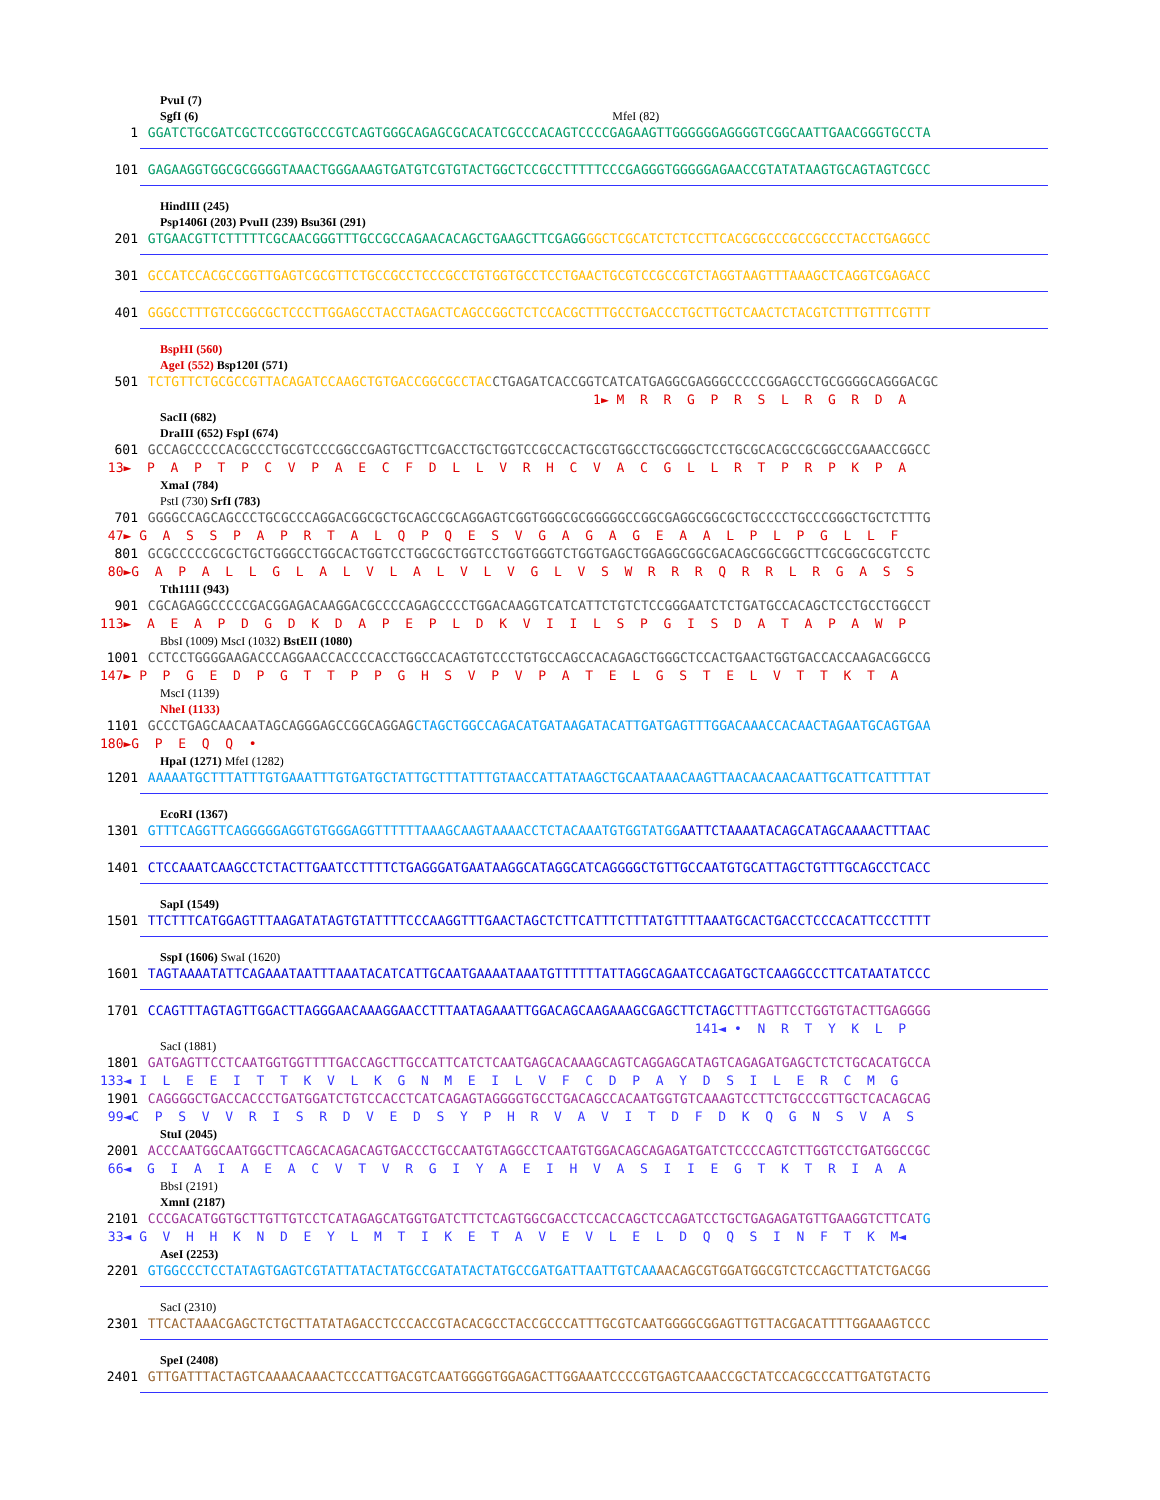PvuI (7)
SgfI (6) MfeI (82)
1 GGATCTGCGATCGCTCCGGTGCCCGTCAGTGGGCAGAGCGCACATCGCCCACAGTCCCCGAGAAGTTGGGGGGAGGGGTCGGCAATTGAACGGGTGCCTA
101 GAGAAGGTGGCGCGGGGTAAACTGGGAAAGTGATGTCGTGTACTGGCTCCGCCTTTTTCCCGAGGGTGGGGGAGAACCGTATATAAGTGCAGTAGTCGCC
HindIII (245)
Psp1406I (203) PvuII (239) Bsu36I (291)
201 GTGAACGTTCTTTTTCGCAACGGGTTTGCCGCCAGAACACAGCTGAAGCTTCGAGG GGCTCGCATCTCTCCTTCACGCGCCCGCCGCCCTACCTGAGGCC
301 GCCATCCACGCCGGTTGAGTCGCGTTCTGCCGCCTCCCGCCTGTGGTGCCTCCTGAACTGCGTCCGCCGTCTAGGTAAGTTTAAAGCTCAGGTCGAGACC
401 GGGCCTTTGTCCGGCGCTCCCTTGGAGCCTACCTAGACTCAGCCGGCTCTCCACGCTTTGCCTGACCCTGCTTGCTCAACTCTACGTCTTTGTTTCGTTT
BspHI (560)
AgeI (552) Bsp120I (571)
501 TCTGTTCTGCGCCGTTACAGATCCAAGCTGTGACCGGCGCCTAC CTGAGATCACCGGTCATCATGAGGCGAGGGCCCCCGGAGCCTGCGGGGCAGGGACGC
1► M R R G P R S L R G R D A
SacII (682)
DraIII (652) FspI (674)
601 GCCAGCCCCCACGCCCTGCGTCCCGGCCGAGTGCTTCGACCTGCTGGTCCGCCACTGCGTGGCCTGCGGGCTCCTGCGCACGCCGCGGCCGAAACCGGCC
13► P A P T P C V P A E C F D L L V R H C V A C G L L R T P R P K P A
XmaI (784)
PstI (730) SrfI (783)
701 GGGGCCAGCAGCCCTGCGCCCAGGACGGCGCTGCAGCCGCAGGAGTCGGTGGGCGCGGGGGCCGGCGAGGCGGCGCTGCCCCTGCCCGGGCTGCTCTTTG
47► G A S S P A P R T A L Q P Q E S V G A G A G E A A L P L P G L L F
801 GCGCCCCCGCGCTGCTGGGCCTGGCACTGGTCCTGGCGCTGGTCCTGGTGGGTCTGGTGAGCTGGAGGCGGCGACAGCGGCGGCTTCGCGGCGCGTCCTC
80►G A P A L L G L A L V L A L V L V G L V S W R R R Q R R L R G A S S
Tth111I (943)
901 CGCAGAGGCCCCCGACGGAGACAAGGACGCCCCAGAGCCCCTGGACAAGGTCATCATTCTGTCTCCGGGAATCTCTGATGCCACAGCTCCTGCCTGGCCT
113► A E A P D G D K D A P E P L D K V I I L S P G I S D A T A P A W P
BbsI (1009) MscI (1032) BstEII (1080)
1001 CCTCCTGGGGAAGACCCAGGAACCACCCCACCTGGCCACAGTGTCCCTGTGCCAGCCACAGAGCTGGGCTCCACTGAACTGGTGACCACCAAGACGGCCG
147► P P G E D P G T T P P G H S V P V P A T E L G S T E L V T T K T A
MscI (1139)
NheI (1133)
1101 GCCCTGAGCAACAATAGCAGGGAGCCGGCAGGAG CTAGCTGGCCAGACATGATAAGATACATTGATGAGTTTGGACAAACCACAACTAGAATGCAGTGAA
180►G P E Q Q •
HpaI (1271) MfeI (1282)
1201 AAAAATGCTTTATTTGTGAAATTTGTGATGCTATTGCTTTATTTGTAACCATTATAAGCTGCAATAAACAAGTTAACAACAACAATTGCATTCATTTTAT
EcoRI (1367)
1301 GTTTCAGGTTCAGGGGGAGGTGTGGGAGGTTTTTTAAAGCAAGTAAAACCTCTACAAATGTGGTATGG AATTCTAAAATACAGCATAGCAAAACTTTAAC
1401 CTCCAAATCAAGCCTCTACTTGAATCCTTTTCTGAGGGATGAATAAGGCATAGGCATCAGGGGCTGTTGCCAATGTGCATTAGCTGTTTGCAGCCTCACC
SapI (1549)
1501 TTCTTTCATGGAGTTTAAGATATAGTGTATTTTCCCAAGGTTTGAACTAGCTCTTCATTTCTTTATGTTTTAAATGCACTGACCTCCCACATTCCCTTTT
SspI (1606) SwaI (1620)
1601 TAGTAAAATATTCAGAAATAATTTAAATACATCATTGCAATGAAAATAAATGTTTTTTATTAGGCAGAATCCAGATGCTCAAGGCCCTTCATAATATCCC
1701 CCAGTTTAGTAGTTGGACTTAGGGAACAAAGGAACCTTTAATAGAAATTGGACAGCAAGAAAGCGAGCTTCTAGC TTTAGTTCCTGGTGTACTTGAGGGG
141◄ • N R T Y K L P
SacI (1881)
1801 GATGAGTTCCTCAATGGTGGTTTTGACCAGCTTGCCATTCATCTCAATGAGCACAAAGCAGTCAGGAGCATAGTCAGAGATGAGCTCTCTGCACATGCCA
133◄ I L E E I T T K V L K G N M E I L V F C D P A Y D S I L E R C M G
1901 CAGGGGCTGACCACCCTGATGGATCTGTCCACCTCATCAGAGTAGGGGTGCCTGACAGCCACAATGGTGTCAAAGTCCTTCTGCCCGTTGCTCACAGCAG
99◄C P S V V R I S R D V E D S Y P H R V A V I T D F D K Q G N S V A S
StuI (2045)
2001 ACCCAATGGCAATGGCTTCAGCACAGACAGTGACCCTGCCAATGTAGGCCTCAATGTGGACAGCAGAGATGATCTCCCCAGTCTTGGTCCTGATGGCCGC
66◄ G I A I A E A C V T V R G I Y A E I H V A S I I E G T K T R I A A
BbsI (2191)
XmnI (2187)
2101 CCCGACATGGTGCTTGTTGTCCTCATAGAGCATGGTGATCTTCTCAGTGGCGACCTCCACCAGCTCCAGATCCTGCTGAGAGATGTTGAAGGTCTTCAT G
33◄ G V H H K N D E Y L M T I K E T A V E V L E L D Q Q S I N F T K M◄
AseI (2253)
2201 GTGGCCCTCCTATAGTGAGTCGTATTATACTATGCCGATATACTATGCCGATGATTAATTGTCAA AACAGCGTGGATGGCGTCTCCAGCTTATCTGACGG
SacI (2310)
2301 TTCACTAAACGAGCTCTGCTTATATAGACCTCCCACCGTACACGCCTACCGCCCATTTGCGTCAATGGGGCGGAGTTGTTACGACATTTTGGAAAGTCCC
SpeI (2408)
2401 GTTGATTTACTAGTCAAAACAAACTCCCATTGACGTCAATGGGGTGGAGACTTGGAAATCCCCGTGAGTCAAACCGCTATCCACGCCCATTGATGTACTG